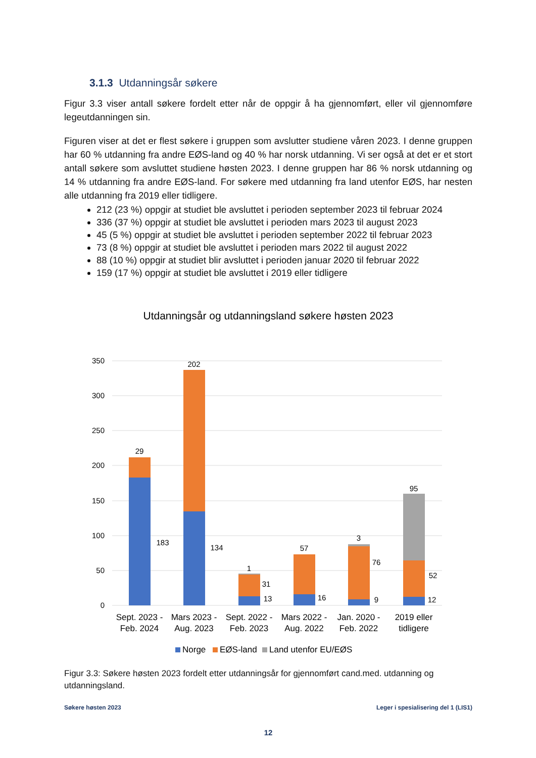3.1.3 Utdanningsår søkere
Figur 3.3 viser antall søkere fordelt etter når de oppgir å ha gjennomført, eller vil gjennomføre legeutdanningen sin.
Figuren viser at det er flest søkere i gruppen som avslutter studiene våren 2023. I denne gruppen har 60 % utdanning fra andre EØS-land og 40 % har norsk utdanning. Vi ser også at det er et stort antall søkere som avsluttet studiene høsten 2023. I denne gruppen har 86 % norsk utdanning og 14 % utdanning fra andre EØS-land. For søkere med utdanning fra land utenfor EØS, har nesten alle utdanning fra 2019 eller tidligere.
212 (23 %) oppgir at studiet ble avsluttet i perioden september 2023 til februar 2024
336 (37 %) oppgir at studiet ble avsluttet i perioden mars 2023 til august 2023
45 (5 %) oppgir at studiet ble avsluttet i perioden september 2022 til februar 2023
73 (8 %) oppgir at studiet ble avsluttet i perioden mars 2022 til august 2022
88 (10 %) oppgir at studiet blir avsluttet i perioden januar 2020 til februar 2022
159 (17 %) oppgir at studiet ble avsluttet i 2019 eller tidligere
Utdanningsår og utdanningsland søkere høsten 2023
350
300
250
200
150
100
50
0
29
183
202
134
1
31
13
57
16
3
76
9
95
52
12
Sept. 2023 -
Feb. 2024
Mars 2023 -
Aug. 2023
Sept. 2022 -
Feb. 2023
Mars 2022 -
Aug. 2022
Jan. 2020 -
Feb. 2022
2019 eller
tidligere
Norge
EØS-land
Land utenfor EU/EØS
Figur 3.3: Søkere høsten 2023 fordelt etter utdanningsår for gjennomført cand.med. utdanning og utdanningsland.
Søkere høsten 2023 Leger i spesialisering del 1 (LIS1)
12